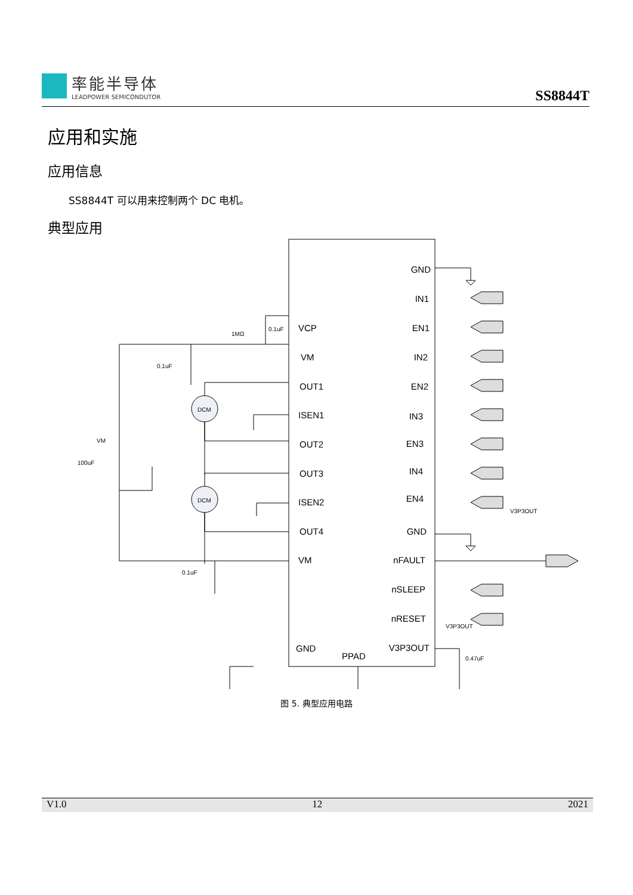率能半导体
LEADPOWER SEMICONDUTOR
SS8844T
应用和实施
应用信息
SS8844T 可以用来控制两个 DC 电机。
典型应用
VCP
VM
OUT1
ISEN1
OUT2
OUT3
ISEN2
OUT4
VM
GND
PPAD
GND
IN1
EN1
IN2
EN2
IN3
EN3
IN4
EN4
GND
nFAULT
nSLEEP
nRESET
V3P3OUT
DCM
DCM
1MΩ
0.1uF
0.1uF
0.1uF
VM
100uF
V3P3OUT
V3P3OUT
0.47uF
图 5. 典型应用电路
V1.0 12 2021